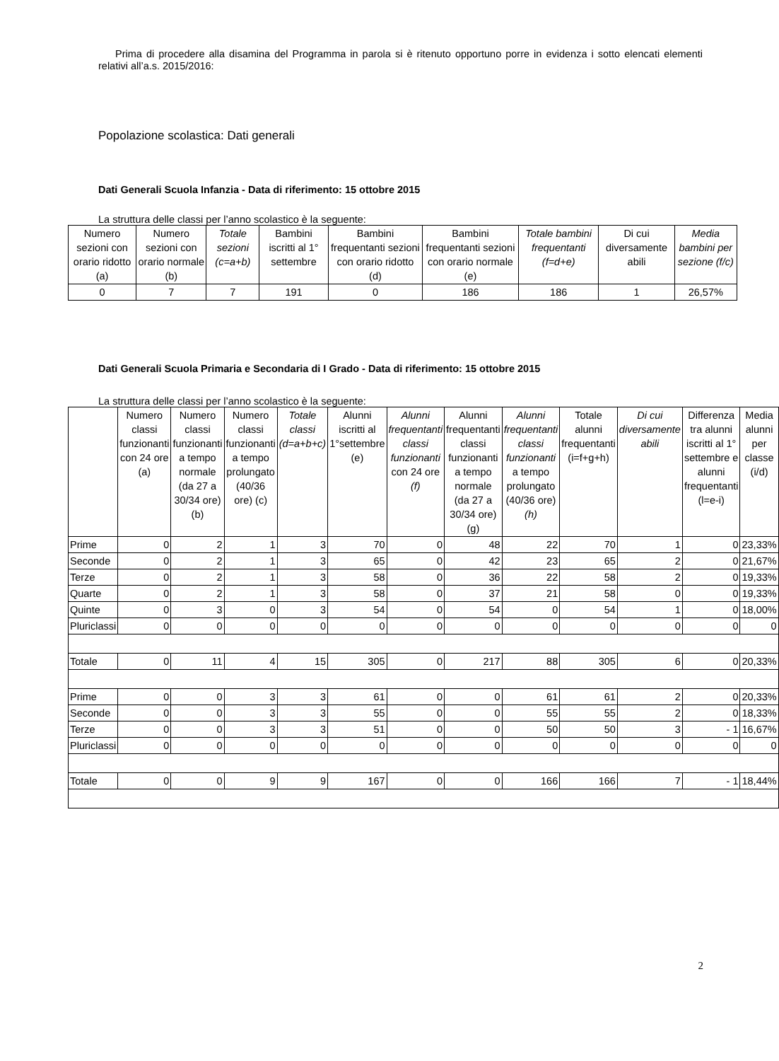Prima di procedere alla disamina del Programma in parola si è ritenuto opportuno porre in evidenza i sotto elencati elementi relativi all’a.s. 2015/2016:
Popolazione scolastica: Dati generali
Dati Generali Scuola Infanzia - Data di riferimento: 15 ottobre 2015
La struttura delle classi per l’anno scolastico è la seguente:
| Numero sezioni con orario ridotto (a) | Numero sezioni con orario normale (b) | Totale sezioni (c=a+b) | Bambini iscritti al 1° settembre | Bambini frequentanti sezioni con orario ridotto (d) | Bambini frequentanti sezioni con orario normale (e) | Totale bambini frequentanti (f=d+e) | Di cui diversamente abili | Media bambini per sezione (f/c) |
| --- | --- | --- | --- | --- | --- | --- | --- | --- |
| 0 | 7 | 7 | 191 | 0 | 186 | 186 | 1 | 26,57% |
Dati Generali Scuola Primaria e Secondaria di I Grado - Data di riferimento: 15 ottobre 2015
La struttura delle classi per l’anno scolastico è la seguente:
| | Numero classi funzionanti con 24 ore (a) | Numero classi funzionanti a tempo normale (da 27 a 30/34 ore) (b) | Numero classi funzionanti a tempo prolungato (40/36 ore) (c) | Totale classi (d=a+b+c) | Alunni iscritti al 1°settembre (e) | Alunni frequentanti classi funzionanti con 24 ore (f) | Alunni frequentanti classi funzionanti a tempo normale (da 27 a 30/34 ore) (g) | Alunni frequentanti classi funzionanti a tempo prolungato (40/36 ore) (h) | Totale alunni frequentanti (i=f+g+h) | Di cui diversamente abili | Differenza tra alunni iscritti al 1° settembre e alunni frequentanti (l=e-i) | Media alunni per classe (i/d) |
| --- | --- | --- | --- | --- | --- | --- | --- | --- | --- | --- | --- | --- |
| Prime | 0 | 2 | 1 | 3 | 70 | 0 | 48 | 22 | 70 | 1 | 0 | 23,33% |
| Seconde | 0 | 2 | 1 | 3 | 65 | 0 | 42 | 23 | 65 | 2 | 0 | 21,67% |
| Terze | 0 | 2 | 1 | 3 | 58 | 0 | 36 | 22 | 58 | 2 | 0 | 19,33% |
| Quarte | 0 | 2 | 1 | 3 | 58 | 0 | 37 | 21 | 58 | 0 | 0 | 19,33% |
| Quinte | 0 | 3 | 0 | 3 | 54 | 0 | 54 | 0 | 54 | 1 | 0 | 18,00% |
| Pluriclassi | 0 | 0 | 0 | 0 | 0 | 0 | 0 | 0 | 0 | 0 | 0 | 0 |
| Totale | 0 | 11 | 4 | 15 | 305 | 0 | 217 | 88 | 305 | 6 | 0 | 20,33% |
| Prime | 0 | 0 | 3 | 3 | 61 | 0 | 0 | 61 | 61 | 2 | 0 | 20,33% |
| Seconde | 0 | 0 | 3 | 3 | 55 | 0 | 0 | 55 | 55 | 2 | 0 | 18,33% |
| Terze | 0 | 0 | 3 | 3 | 51 | 0 | 0 | 50 | 50 | 3 | - 1 | 16,67% |
| Pluriclassi | 0 | 0 | 0 | 0 | 0 | 0 | 0 | 0 | 0 | 0 | 0 | 0 |
| Totale | 0 | 0 | 9 | 9 | 167 | 0 | 0 | 166 | 166 | 7 | - 1 | 18,44% |
2